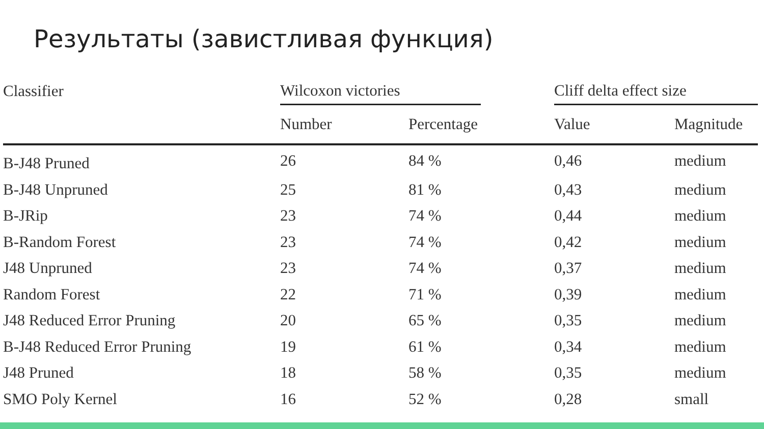Результаты (завистливая функция)
| Classifier | Wilcoxon victories | | | Cliff delta effect size | |
| --- | --- | --- | --- | --- | --- |
| | Number | Percentage | | Value | Magnitude |
| B-J48 Pruned | 26 | 84 % | | 0,46 | medium |
| B-J48 Unpruned | 25 | 81 % | | 0,43 | medium |
| B-JRip | 23 | 74 % | | 0,44 | medium |
| B-Random Forest | 23 | 74 % | | 0,42 | medium |
| J48 Unpruned | 23 | 74 % | | 0,37 | medium |
| Random Forest | 22 | 71 % | | 0,39 | medium |
| J48 Reduced Error Pruning | 20 | 65 % | | 0,35 | medium |
| B-J48 Reduced Error Pruning | 19 | 61 % | | 0,34 | medium |
| J48 Pruned | 18 | 58 % | | 0,35 | medium |
| SMO Poly Kernel | 16 | 52 % | | 0,28 | small |